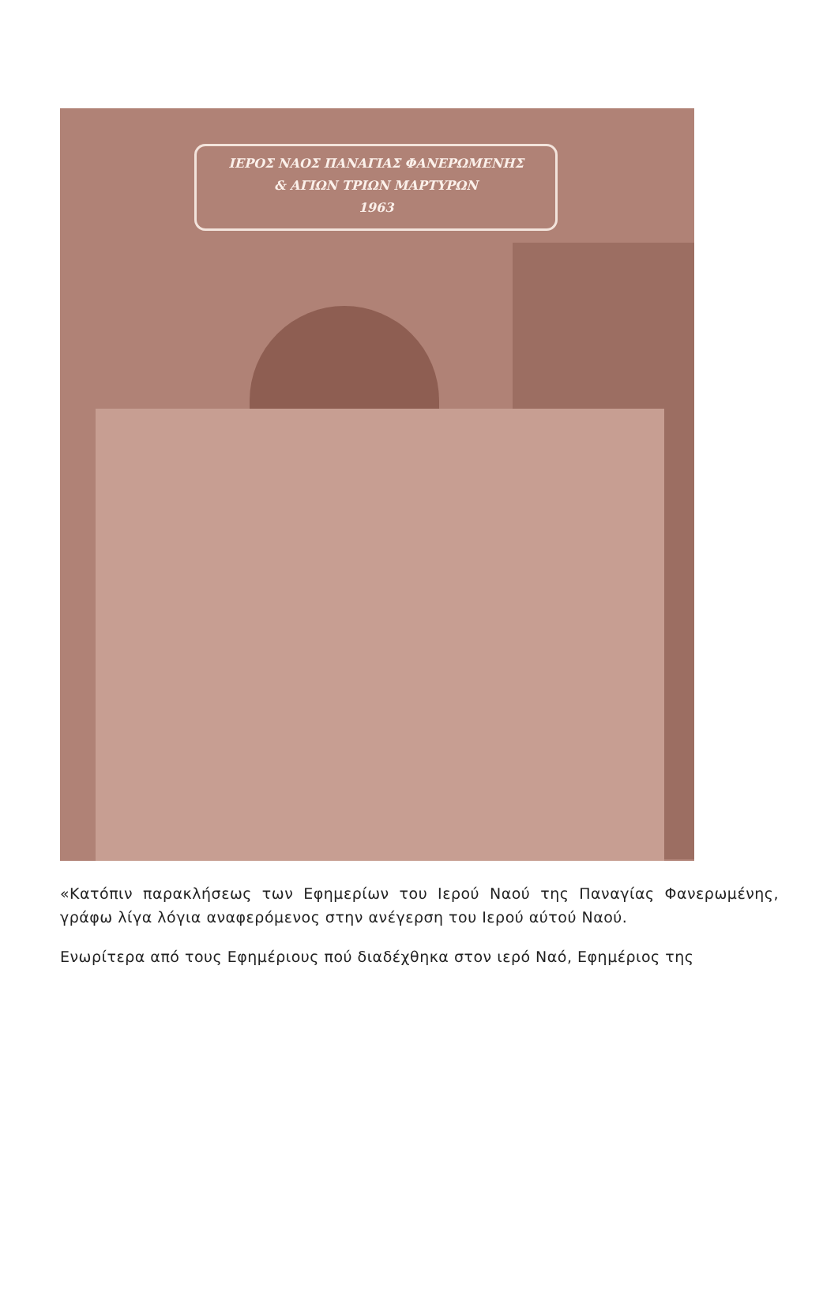ΙΕΡΟΣ ΝΑΟΣ ΠΑΝΑΓΙΑΣ ΦΑΝΕΡΩΜΕΝΗΣ
& ΑΓΙΩΝ ΤΡΙΩΝ ΜΑΡΤΥΡΩΝ
1963
«Κατόπιν παρακλήσεως των Εφημερίων του Ιερού Ναού της Παναγίας Φανερωμένης, γράφω λίγα λόγια αναφερόμενος στην ανέγερση του Ιερού αύτού Ναού.
Ενωρίτερα από τους Εφημέριους πού διαδέχθηκα στον ιερό Ναό, Εφημέριος της